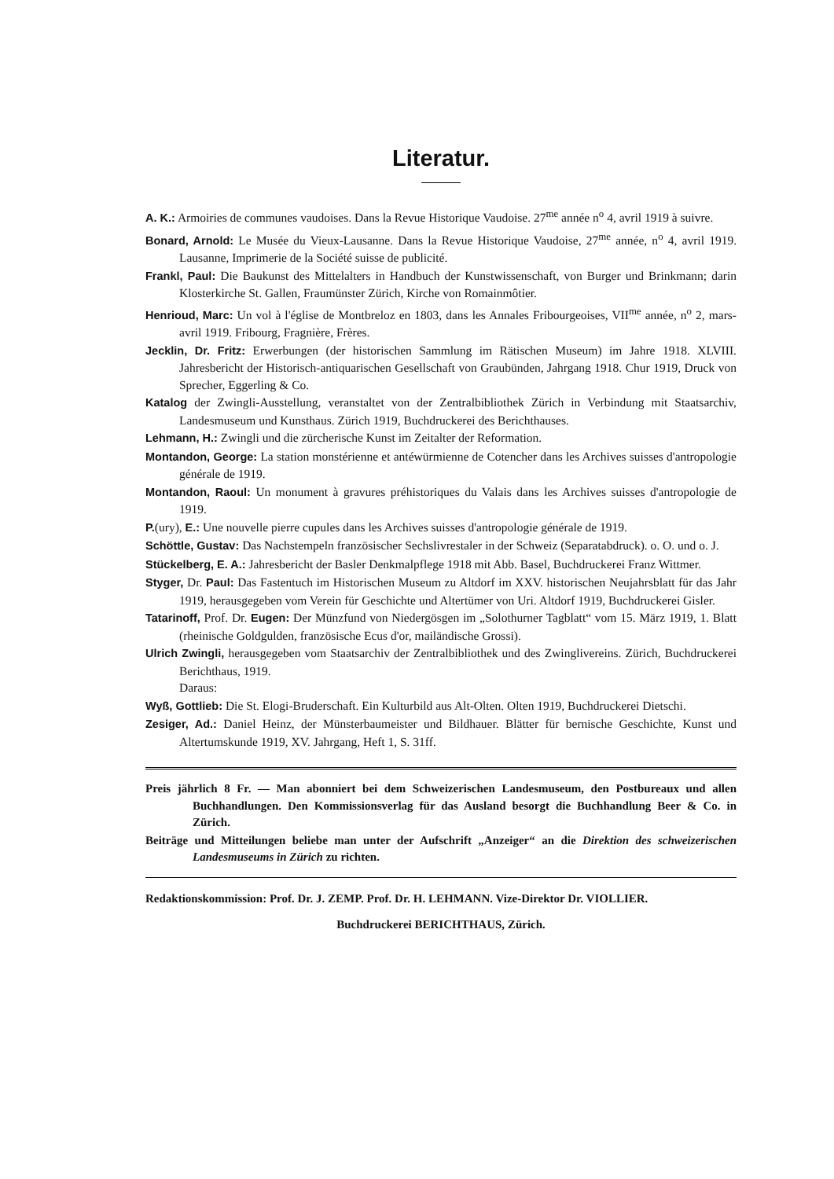Literatur.
A. K.: Armoiries de communes vaudoises. Dans la Revue Historique Vaudoise. 27<sup>me</sup> année n<sup>o</sup> 4, avril 1919 à suivre.
Bonard, Arnold: Le Musée du Vieux-Lausanne. Dans la Revue Historique Vaudoise, 27<sup>me</sup> année, n<sup>o</sup> 4, avril 1919. Lausanne, Imprimerie de la Société suisse de publicité.
Frankl, Paul: Die Baukunst des Mittelalters in Handbuch der Kunstwissenschaft, von Burger und Brinkmann; darin Klosterkirche St. Gallen, Fraumünster Zürich, Kirche von Romainmôtier.
Henrioud, Marc: Un vol à l'église de Montbreloz en 1803, dans les Annales Fribourgeoises, VII<sup>me</sup> année, n<sup>o</sup> 2, mars-avril 1919. Fribourg, Fragnière, Frères.
Jecklin, Dr. Fritz: Erwerbungen (der historischen Sammlung im Rätischen Museum) im Jahre 1918. XLVIII. Jahresbericht der Historisch-antiquarischen Gesellschaft von Graubünden, Jahrgang 1918. Chur 1919, Druck von Sprecher, Eggerling & Co.
Katalog der Zwingli-Ausstellung, veranstaltet von der Zentralbibliothek Zürich in Verbindung mit Staatsarchiv, Landesmuseum und Kunsthaus. Zürich 1919, Buchdruckerei des Berichthauses.
Lehmann, H.: Zwingli und die zürcherische Kunst im Zeitalter der Reformation.
Montandon, George: La station monstérienne et antéwürmienne de Cotencher dans les Archives suisses d'antropologie générale de 1919.
Montandon, Raoul: Un monument à gravures préhistoriques du Valais dans les Archives suisses d'antropologie de 1919.
P.(ury), E.: Une nouvelle pierre cupules dans les Archives suisses d'antropologie générale de 1919.
Schöttle, Gustav: Das Nachstempeln französischer Sechslivrestaler in der Schweiz (Separatabdruck). o. O. und o. J.
Stückelberg, E. A.: Jahresbericht der Basler Denkmalpflege 1918 mit Abb. Basel, Buchdruckerei Franz Wittmer.
Styger, Dr. Paul: Das Fastentuch im Historischen Museum zu Altdorf im XXV. historischen Neujahrsblatt für das Jahr 1919, herausgegeben vom Verein für Geschichte und Altertümer von Uri. Altdorf 1919, Buchdruckerei Gisler.
Tatarinoff, Prof. Dr. Eugen: Der Münzfund von Niedergösgen im „Solothurner Tagblatt“ vom 15. März 1919, 1. Blatt (rheinische Goldgulden, französische Ecus d'or, mailändische Grossi).
Ulrich Zwingli, herausgegeben vom Staatsarchiv der Zentralbibliothek und des Zwinglivereins. Zürich, Buchdruckerei Berichthaus, 1919.
Daraus:
Wyß, Gottlieb: Die St. Elogi-Bruderschaft. Ein Kulturbild aus Alt-Olten. Olten 1919, Buchdruckerei Dietschi.
Zesiger, Ad.: Daniel Heinz, der Münsterbaumeister und Bildhauer. Blätter für bernische Geschichte, Kunst und Altertumskunde 1919, XV. Jahrgang, Heft 1, S. 31ff.
Preis jährlich 8 Fr. — Man abonniert bei dem Schweizerischen Landesmuseum, den Postbureaux und allen Buchhandlungen. Den Kommissionsverlag für das Ausland besorgt die Buchhandlung Beer & Co. in Zürich.
Beiträge und Mitteilungen beliebe man unter der Aufschrift „Anzeiger“ an die Direktion des schweizerischen Landesmuseums in Zürich zu richten.
Redaktionskommission: Prof. Dr. J. ZEMP. Prof. Dr. H. LEHMANN. Vize-Direktor Dr. VIOLLIER.
Buchdruckerei BERICHTHAUS, Zürich.